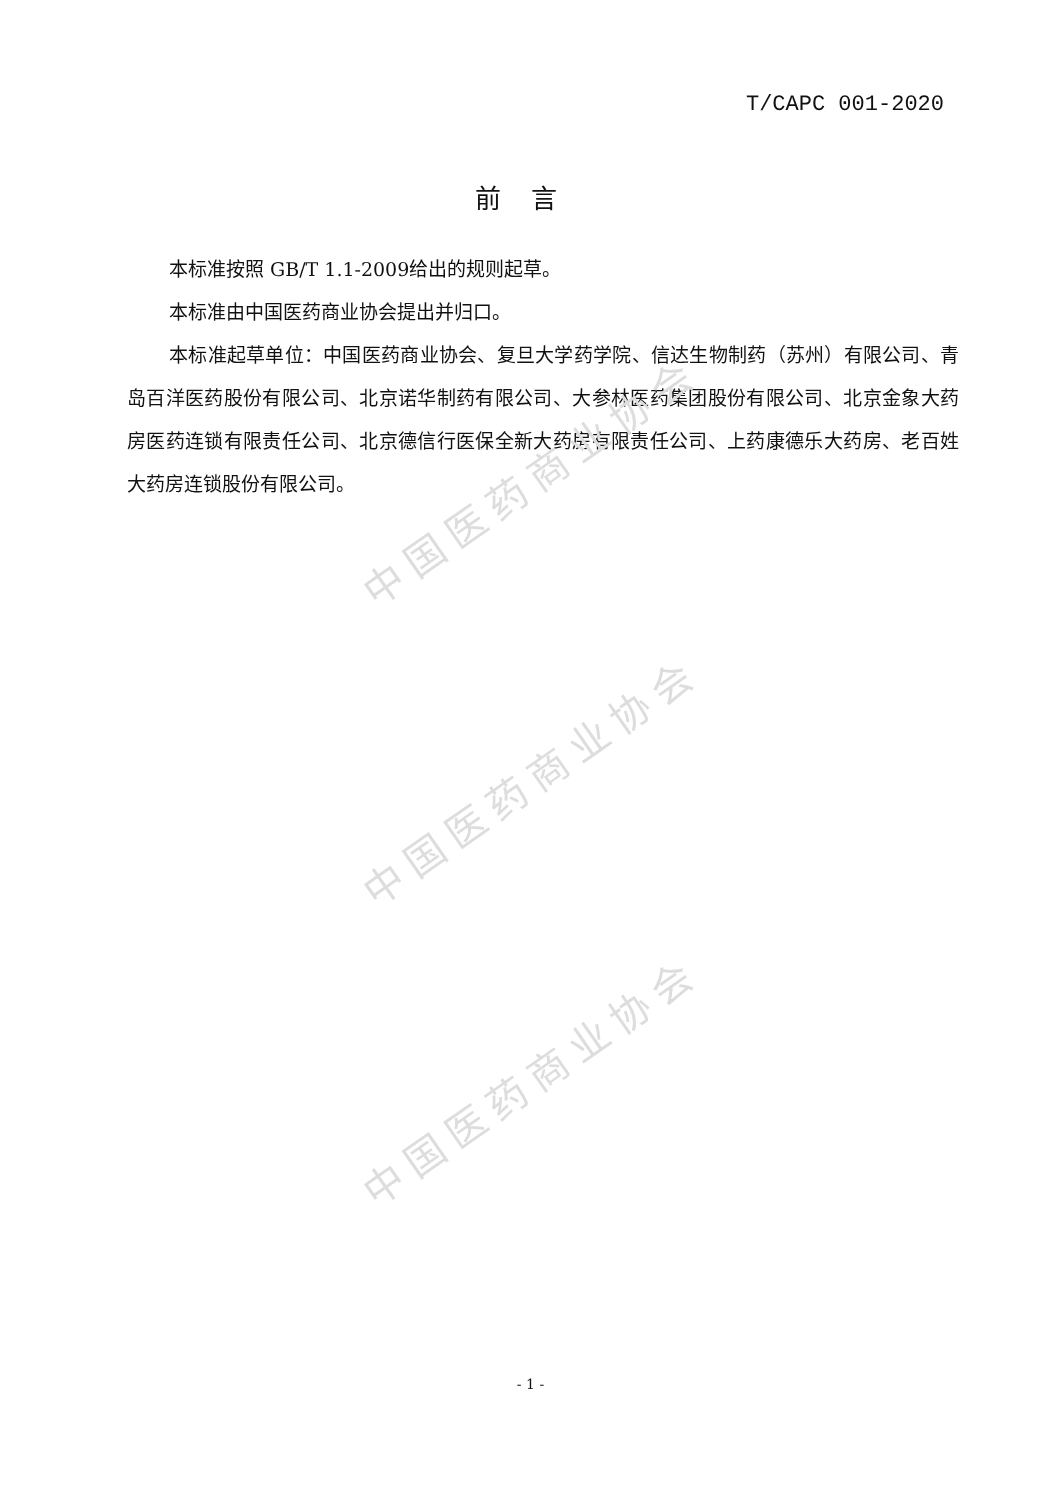T/CAPC 001-2020
前言
本标准按照 GB/T 1.1-2009给出的规则起草。
本标准由中国医药商业协会提出并归口。
本标准起草单位：中国医药商业协会、复旦大学药学院、信达生物制药（苏州）有限公司、青岛百洋医药股份有限公司、北京诺华制药有限公司、大参林医药集团股份有限公司、北京金象大药房医药连锁有限责任公司、北京德信行医保全新大药房有限责任公司、上药康德乐大药房、老百姓大药房连锁股份有限公司。
中国医药商业协会
中国医药商业协会
中国医药商业协会
- 1 -